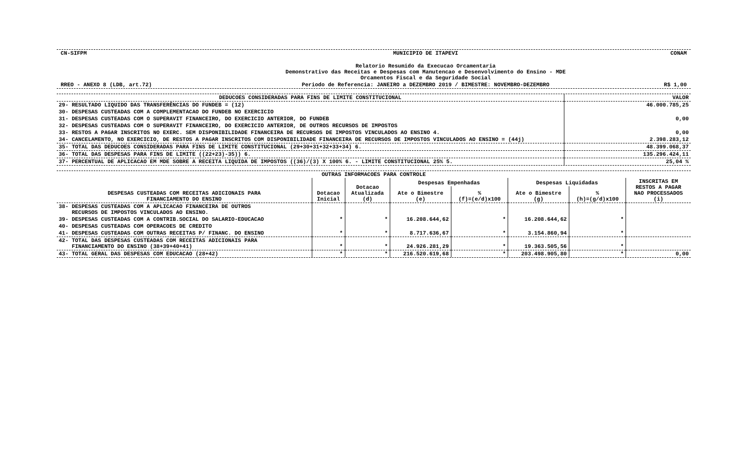| CN-SIFPM | MUNICIPIO DE ITAPEVI | CONAM |
| | Relatorio Resumido da Execucao Orcamentaria Demonstrativo das Receitas e Despesas com Manutencao e Desenvolvimento do Ensino - MDE Orcamentos Fiscal e da Seguridade Social | |
| RREO - ANEXO 8 (LDB, art.72) | Periodo de Referencia: JANEIRO a DEZEMBRO 2019 / BIMESTRE: NOVEMBRO-DEZEMBRO | R$ 1,00 |
| DEDUCOES CONSIDERADAS PARA FINS DE LIMITE CONSTITUCIONAL | VALOR |
| --- | --- |
| 29- RESULTADO LIQUIDO DAS TRANSFERÊNCIAS DO FUNDEB = (12) | 46.000.785,25 |
| 30- DESPESAS CUSTEADAS COM A COMPLEMENTACAO DO FUNDEB NO EXERCICIO | |
| 31- DESPESAS CUSTEADAS COM O SUPERAVIT FINANCEIRO, DO EXERCICIO ANTERIOR, DO FUNDEB | 0,00 |
| 32- DESPESAS CUSTEADAS COM O SUPERAVIT FINANCEIRO, DO EXERCICIO ANTERIOR, DE OUTROS RECURSOS DE IMPOSTOS | |
| 33- RESTOS A PAGAR INSCRITOS NO EXERC. SEM DISPONIBILIDADE FINANCEIRA DE RECURSOS DE IMPOSTOS VINCULADOS AO ENSINO 4. | 0,00 |
| 34- CANCELAMENTO, NO EXERCICIO, DE RESTOS A PAGAR INSCRITOS COM DISPONIBILIDADE FINANCEIRA DE RECURSOS DE IMPOSTOS VINCULADOS AO ENSINO = (44j) | 2.398.283,12 |
| 35- TOTAL DAS DEDUCOES CONSIDERADAS PARA FINS DE LIMITE CONSTITUCIONAL (29+30+31+32+33+34) 6. | 48.399.068,37 |
| 36- TOTAL DAS DESPESAS PARA FINS DE LIMITE ((22+23)-35)) 6. | 135.296.424,11 |
| 37- PERCENTUAL DE APLICACAO EM MDE SOBRE A RECEITA LIQUIDA DE IMPOSTOS ((36)/(3) X 100% 6. - LIMITE CONSTITUCIONAL 25% 5. | 25,04 % |
| OUTRAS INFORMACOES PARA CONTROLE | | | | | | | |
| --- | --- | --- | --- | --- | --- | --- | --- |
| DESPESAS CUSTEADAS COM RECEITAS ADICIONAIS PARA FINANCIAMENTO DO ENSINO | Dotacao Inicial | Dotacao Atualizada (d) | Despesas Empenhadas | | Despesas Liquidadas | | INSCRITAS EM RESTOS A PAGAR NAO PROCESSADOS (i) |
| | | | Ate o Bimestre (e) | % (f)=(e/d)x100 | Ate o Bimestre (g) | % (h)=(g/d)x100 | |
| 38- DESPESAS CUSTEADAS COM A APLICACAO FINANCEIRA DE OUTROS RECURSOS DE IMPOSTOS VINCULADOS AO ENSINO. | | | | | | | |
| 39- DESPESAS CUSTEADAS COM A CONTRIB.SOCIAL DO SALARIO-EDUCACAO | * | * | 16.208.644,62 | * | 16.208.644,62 | * | |
| 40- DESPESAS CUSTEADAS COM OPERACOES DE CREDITO | | | | | | | |
| 41- DESPESAS CUSTEADAS COM OUTRAS RECEITAS P/ FINANC. DO ENSINO | * | * | 8.717.636,67 | * | 3.154.860,94 | * | |
| 42- TOTAL DAS DESPESAS CUSTEADAS COM RECEITAS ADICIONAIS PARA FINANCIAMENTO DO ENSINO (38+39+40+41) | * | * | 24.926.281,29 | * | 19.363.505,56 | * | |
| 43- TOTAL GERAL DAS DESPESAS COM EDUCACAO (28+42) | * | * | 216.520.619,68 | * | 203.498.905,80 | * | 0,00 |